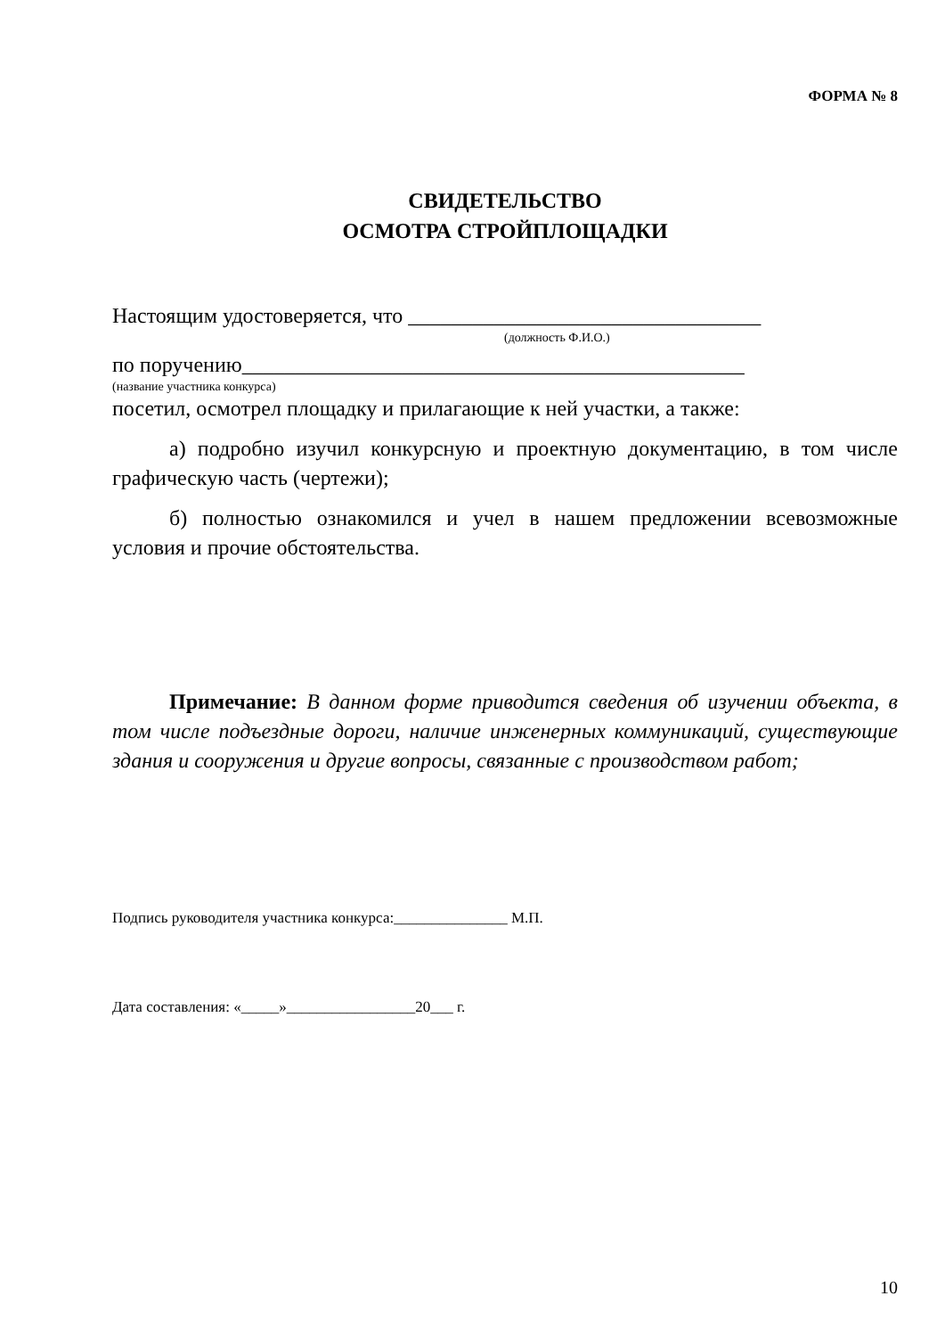ФОРМА № 8
СВИДЕТЕЛЬСТВО
ОСМОТРА СТРОЙПЛОЩАДКИ
Настоящим удостоверяется, что _________________________________
(должность Ф.И.О.)
по поручению_______________________________________________
(название участника конкурса)
посетил, осмотрел площадку и прилагающие к ней участки, а также:
а) подробно изучил конкурсную и проектную документацию, в том числе графическую часть (чертежи);
б) полностью ознакомился и учел в нашем предложении всевозможные условия и прочие обстоятельства.
Примечание: В данном форме приводится сведения об изучении объекта, в том числе подъездные дороги, наличие инженерных коммуникаций, существующие здания и сооружения и другие вопросы, связанные с производством работ;
Подпись руководителя участника конкурса:_______________ М.П.
Дата составления: «_____»_________________20___ г.
10